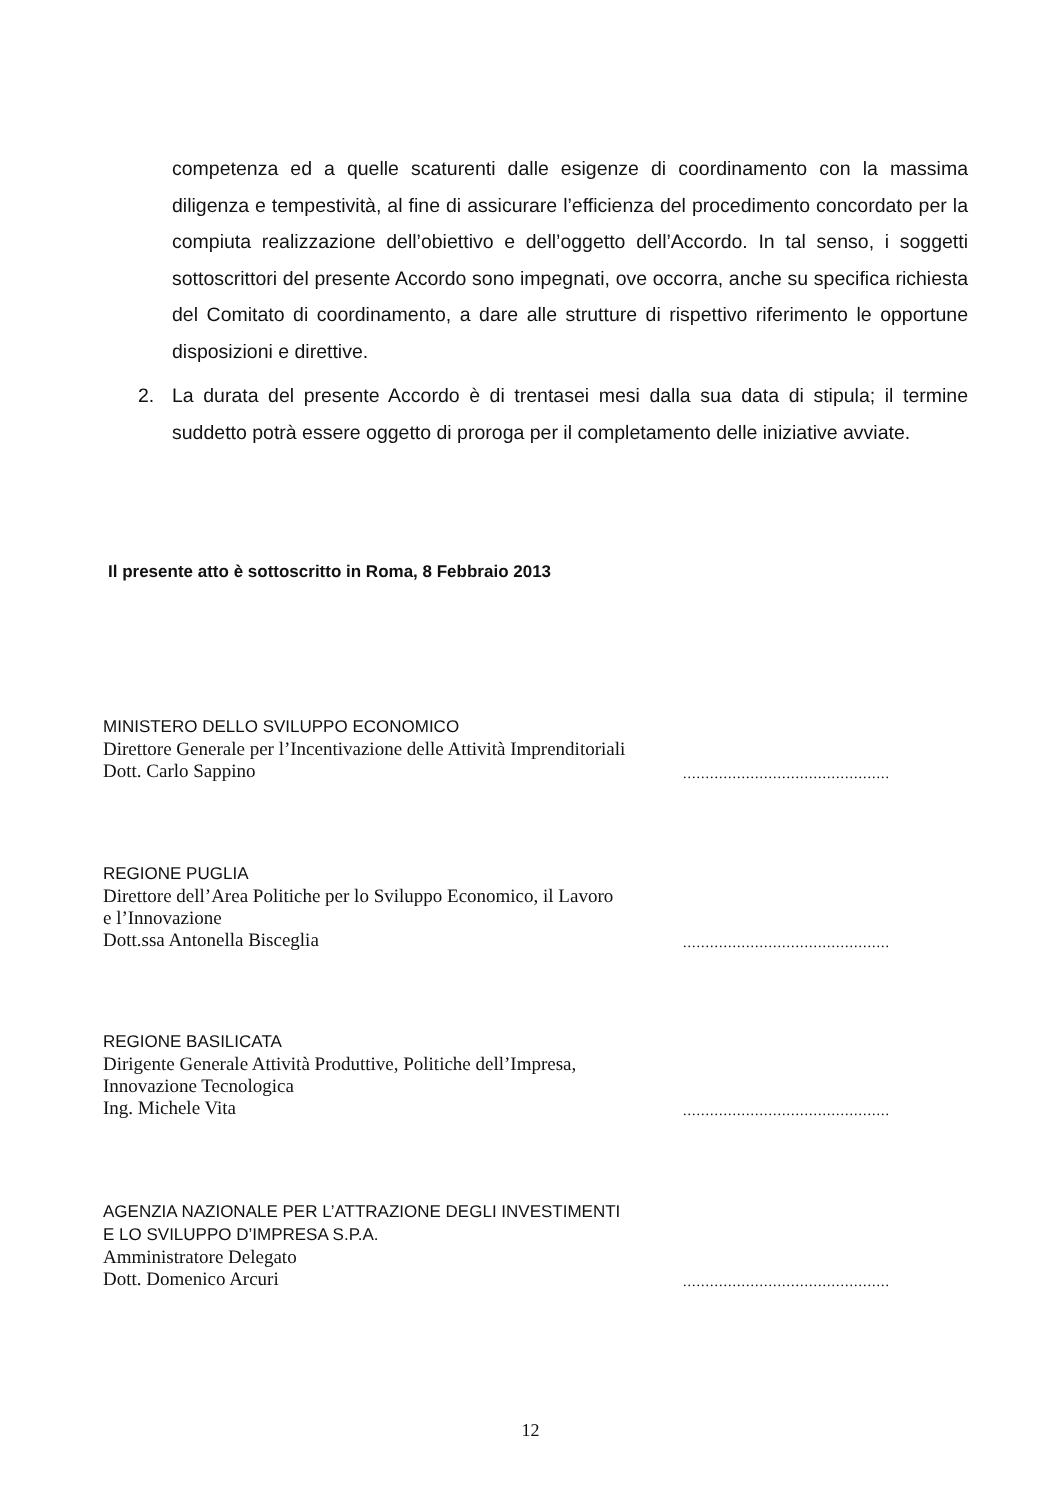competenza ed a quelle scaturenti dalle esigenze di coordinamento con la massima diligenza e tempestività, al fine di assicurare l’efficienza del procedimento concordato per la compiuta realizzazione dell’obiettivo e dell’oggetto dell’Accordo. In tal senso, i soggetti sottoscrittori del presente Accordo sono impegnati, ove occorra, anche su specifica richiesta del Comitato di coordinamento, a dare alle strutture di rispettivo riferimento le opportune disposizioni e direttive.
2. La durata del presente Accordo è di trentasei mesi dalla sua data di stipula; il termine suddetto potrà essere oggetto di proroga per il completamento delle iniziative avviate.
Il presente atto è sottoscritto in Roma, 8 Febbraio 2013
MINISTERO DELLO SVILUPPO ECONOMICO
Direttore Generale per l’Incentivazione delle Attività Imprenditoriali
Dott. Carlo Sappino
..............................................
REGIONE PUGLIA
Direttore dell’Area Politiche per lo Sviluppo Economico, il Lavoro
e l’Innovazione
Dott.ssa Antonella Bisceglia
..............................................
REGIONE BASILICATA
Dirigente Generale Attività Produttive, Politiche dell’Impresa,
Innovazione Tecnologica
Ing. Michele Vita
..............................................
AGENZIA NAZIONALE PER L’ATTRAZIONE DEGLI INVESTIMENTI
E LO SVILUPPO D’IMPRESA S.P.A.
Amministratore Delegato
Dott. Domenico Arcuri
..............................................
12